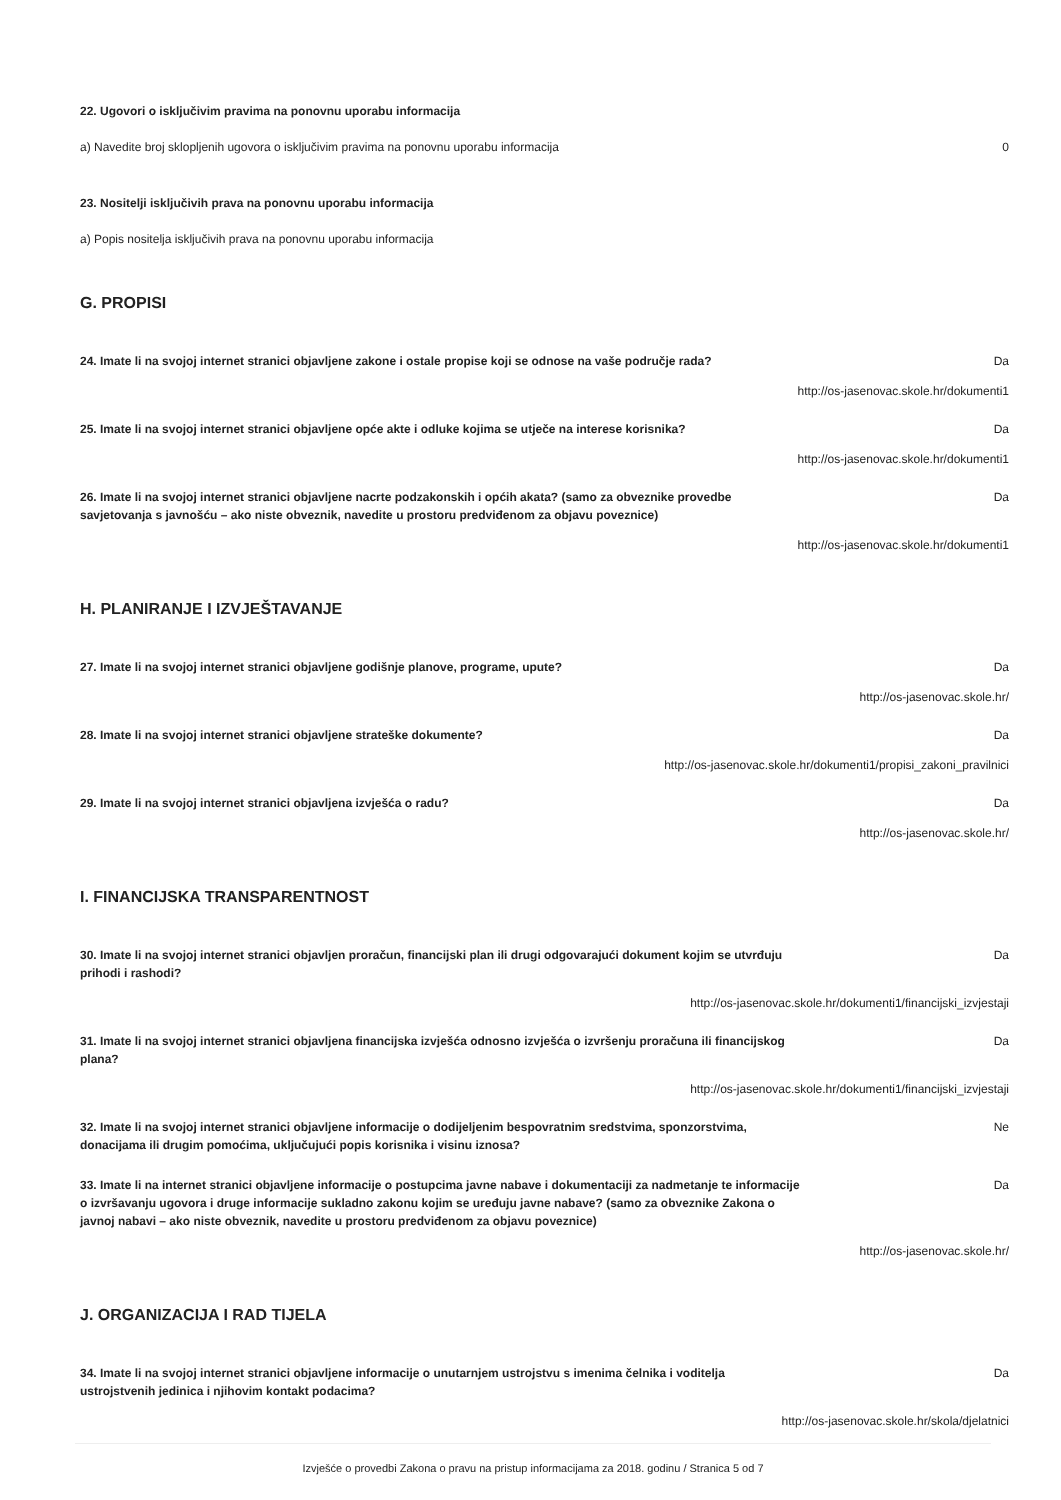22. Ugovori o isključivim pravima na ponovnu uporabu informacija
a) Navedite broj sklopljenih ugovora o isključivim pravima na ponovnu uporabu informacija 0
23. Nositelji isključivih prava na ponovnu uporabu informacija
a) Popis nositelja isključivih prava na ponovnu uporabu informacija
G. PROPISI
24. Imate li na svojoj internet stranici objavljene zakone i ostale propise koji se odnose na vaše područje rada? Da
http://os-jasenovac.skole.hr/dokumenti1
25. Imate li na svojoj internet stranici objavljene opće akte i odluke kojima se utječe na interese korisnika? Da
http://os-jasenovac.skole.hr/dokumenti1
26. Imate li na svojoj internet stranici objavljene nacrte podzakonskih i općih akata? (samo za obveznike provedbe savjetovanja s javnošću – ako niste obveznik, navedite u prostoru predviđenom za objavu poveznice) Da
http://os-jasenovac.skole.hr/dokumenti1
H. PLANIRANJE I IZVJEŠTAVANJE
27. Imate li na svojoj internet stranici objavljene godišnje planove, programe, upute? Da
http://os-jasenovac.skole.hr/
28. Imate li na svojoj internet stranici objavljene strateške dokumente? Da
http://os-jasenovac.skole.hr/dokumenti1/propisi_zakoni_pravilnici
29. Imate li na svojoj internet stranici objavljena izvješća o radu? Da
http://os-jasenovac.skole.hr/
I. FINANCIJSKA TRANSPARENTNOST
30. Imate li na svojoj internet stranici objavljen proračun, financijski plan ili drugi odgovarajući dokument kojim se utvrđuju prihodi i rashodi? Da
http://os-jasenovac.skole.hr/dokumenti1/financijski_izvjestaji
31. Imate li na svojoj internet stranici objavljena financijska izvješća odnosno izvješća o izvršenju proračuna ili financijskog plana? Da
http://os-jasenovac.skole.hr/dokumenti1/financijski_izvjestaji
32. Imate li na svojoj internet stranici objavljene informacije o dodijeljenim bespovratnim sredstvima, sponzorstvima, donacijama ili drugim pomoćima, uključujući popis korisnika i visinu iznosa? Ne
33. Imate li na internet stranici objavljene informacije o postupcima javne nabave i dokumentaciji za nadmetanje te informacije o izvršavanju ugovora i druge informacije sukladno zakonu kojim se uređuju javne nabave? (samo za obveznike Zakona o javnoj nabavi – ako niste obveznik, navedite u prostoru predviđenom za objavu poveznice) Da
http://os-jasenovac.skole.hr/
J. ORGANIZACIJA I RAD TIJELA
34. Imate li na svojoj internet stranici objavljene informacije o unutarnjem ustrojstvu s imenima čelnika i voditelja ustrojstvenih jedinica i njihovim kontakt podacima? Da
http://os-jasenovac.skole.hr/skola/djelatnici
Izvješće o provedbi Zakona o pravu na pristup informacijama za 2018. godinu / Stranica 5 od 7